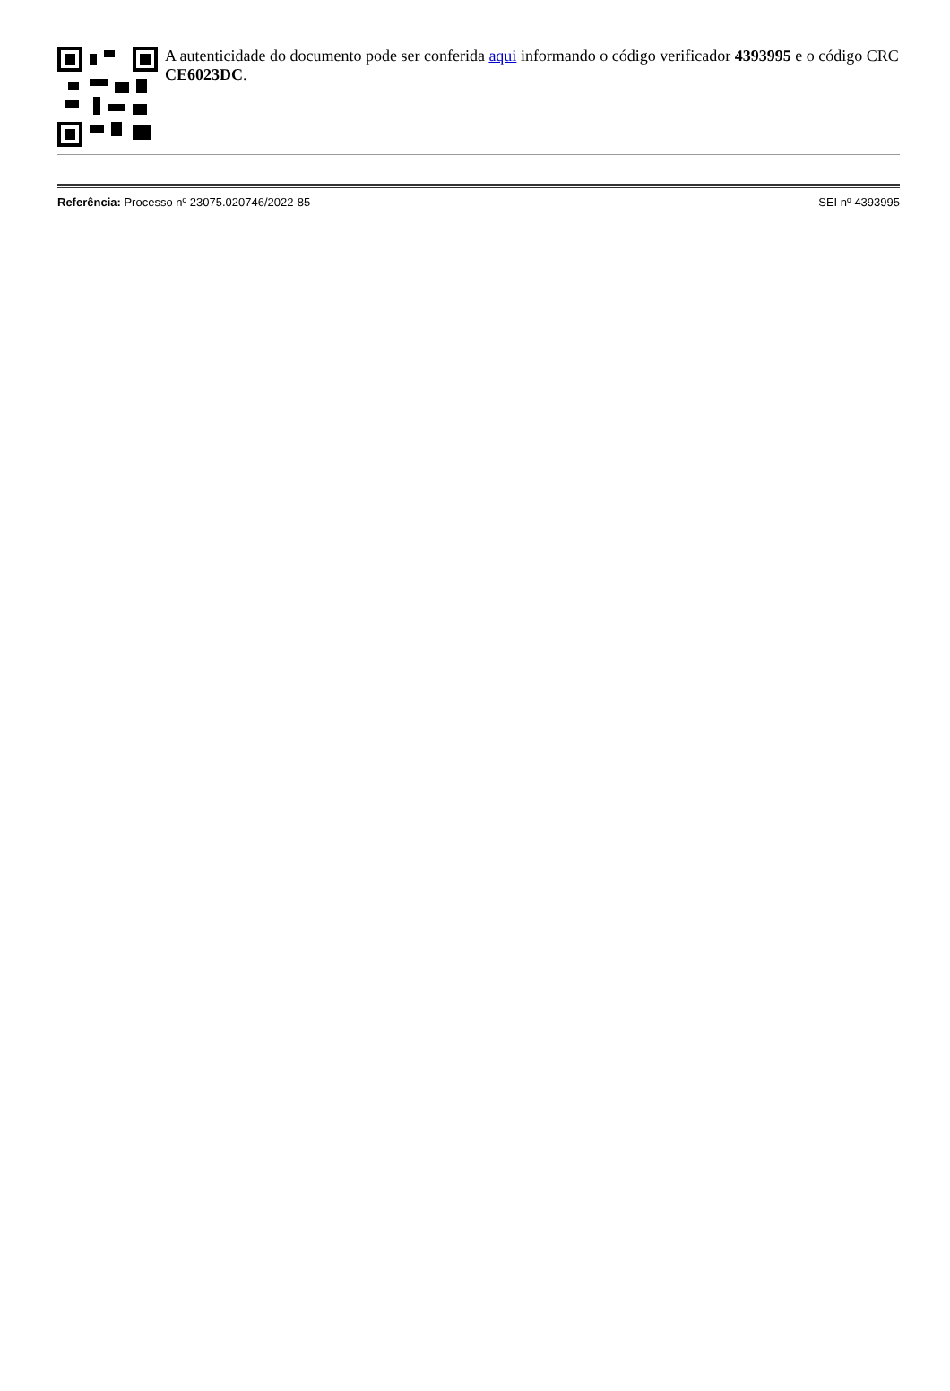A autenticidade do documento pode ser conferida aqui informando o código verificador 4393995 e o código CRC CE6023DC.
Referência: Processo nº 23075.020746/2022-85 SEI nº 4393995